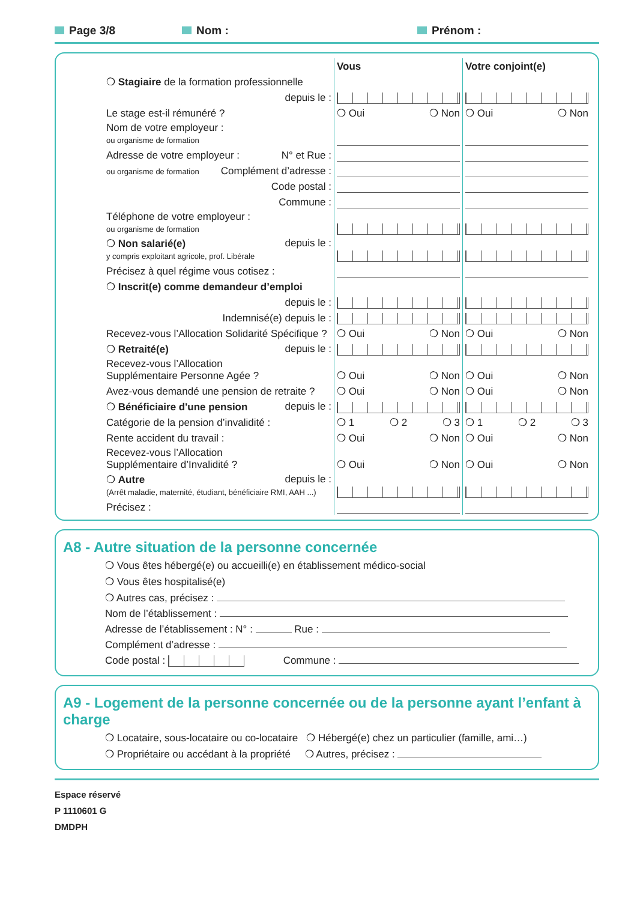Page 3/8 Nom : Prénom :
| | | Vous | Votre conjoint(e) |
| | ❍ Stagiaire de la formation professionnelle | | |
| | depuis le : | | |
| | Le stage est-il rémunéré ? | ❍ Oui ❍ Non | ❍ Oui ❍ Non |
| | Nom de votre employeur : ou organisme de formation | | |
| | Adresse de votre employeur : N° et Rue : | | |
| | ou organisme de formation Complément d’adresse : | | |
| | Code postal : | | |
| | Commune : | | |
| | Téléphone de votre employeur : ou organisme de formation | | |
| | ❍ Non salarié(e) depuis le : y compris exploitant agricole, prof. Libérale | | |
| | Précisez à quel régime vous cotisez : | | |
| | ❍ Inscrit(e) comme demandeur d’emploi | | |
| | depuis le : | | |
| | Indemnisé(e) depuis le : | | |
| | Recevez-vous l’Allocation Solidarité Spécifique ? | ❍ Oui ❍ Non | ❍ Oui ❍ Non |
| | ❍ Retraité(e) depuis le : | | |
| | Recevez-vous l’Allocation Supplémentaire Personne Agée ? | ❍ Oui ❍ Non | ❍ Oui ❍ Non |
| | Avez-vous demandé une pension de retraite ? | ❍ Oui ❍ Non | ❍ Oui ❍ Non |
| | ❍ Bénéficiaire d'une pension depuis le : | | |
| | Catégorie de la pension d’invalidité : | ❍ 1 ❍ 2 ❍ 3 | ❍ 1 ❍ 2 ❍ 3 |
| | Rente accident du travail : | ❍ Oui ❍ Non | ❍ Oui ❍ Non |
| | Recevez-vous l’Allocation Supplémentaire d’Invalidité ? | ❍ Oui ❍ Non | ❍ Oui ❍ Non |
| | ❍ Autre depuis le : (Arrêt maladie, maternité, étudiant, bénéficiaire RMI, AAH ...) | | |
| | Précisez : | | |
A8 - Autre situation de la personne concernée
❍ Vous êtes hébergé(e) ou accueilli(e) en établissement médico-social
❍ Vous êtes hospitalisé(e)
❍ Autres cas, précisez :
Nom de l’établissement :
Adresse de l’établissement : N° : Rue :
Complément d’adresse :
Code postal : Commune :
A9 - Logement de la personne concernée ou de la personne ayant l’enfant à charge
❍ Locataire, sous-locataire ou co-locataire ❍ Hébergé(e) chez un particulier (famille, ami…)
❍ Propriétaire ou accédant à la propriété ❍ Autres, précisez :
Espace réservé
P 1110601 G
DMDPH